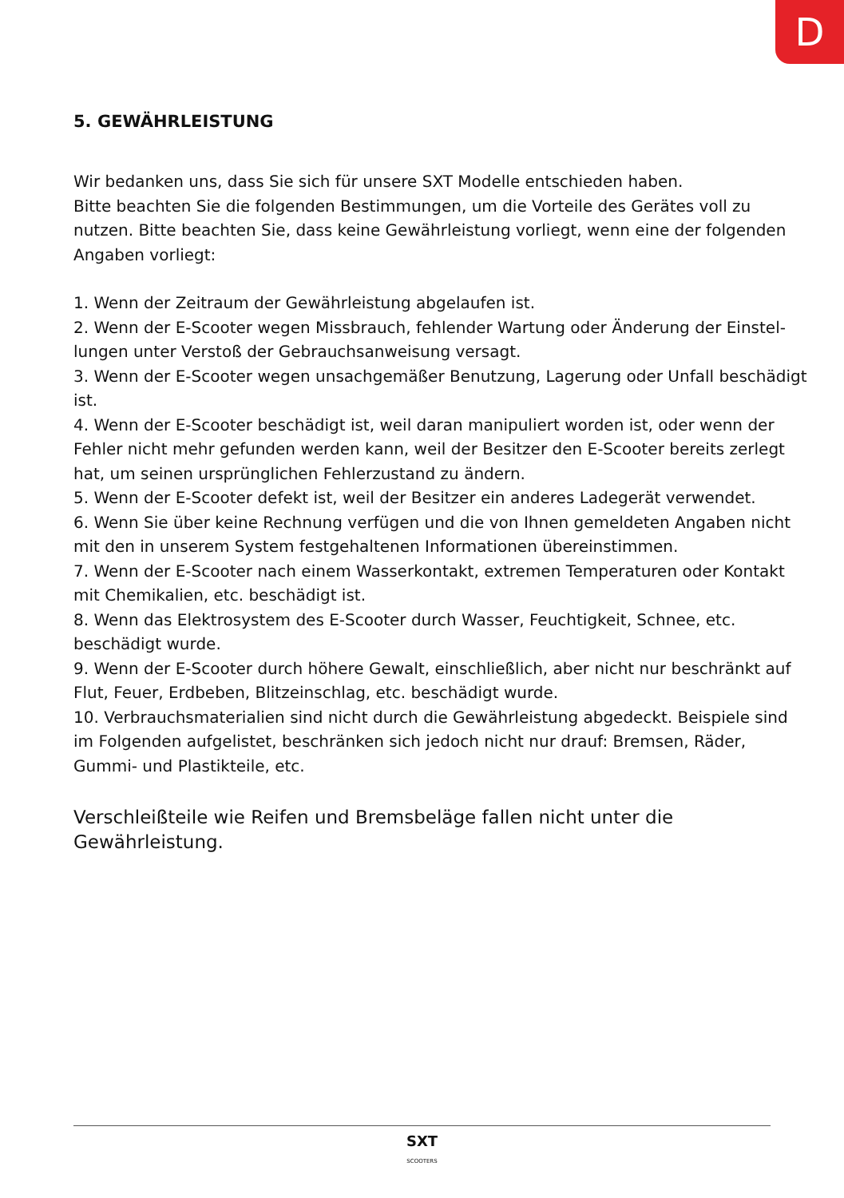D
5. GEWÄHRLEISTUNG
Wir bedanken uns, dass Sie sich für unsere SXT Modelle entschieden haben.
Bitte beachten Sie die folgenden Bestimmungen, um die Vorteile des Gerätes voll zu nutzen. Bitte beachten Sie, dass keine Gewährleistung vorliegt, wenn eine der folgenden Angaben vorliegt:
1. Wenn der Zeitraum der Gewährleistung abgelaufen ist.
2. Wenn der E-Scooter wegen Missbrauch, fehlender Wartung oder Änderung der Einstel-lungen unter Verstoß der Gebrauchsanweisung versagt.
3. Wenn der E-Scooter wegen unsachgemäßer Benutzung, Lagerung oder Unfall beschädigt ist.
4. Wenn der E-Scooter beschädigt ist, weil daran manipuliert worden ist, oder wenn der Fehler nicht mehr gefunden werden kann, weil der Besitzer den E-Scooter bereits zerlegt hat, um seinen ursprünglichen Fehlerzustand zu ändern.
5. Wenn der E-Scooter defekt ist, weil der Besitzer ein anderes Ladegerät verwendet.
6. Wenn Sie über keine Rechnung verfügen und die von Ihnen gemeldeten Angaben nicht mit den in unserem System festgehaltenen Informationen übereinstimmen.
7. Wenn der E-Scooter nach einem Wasserkontakt, extremen Temperaturen oder Kontakt mit Chemikalien, etc. beschädigt ist.
8. Wenn das Elektrosystem des E-Scooter durch Wasser, Feuchtigkeit, Schnee, etc. beschädigt wurde.
9. Wenn der E-Scooter durch höhere Gewalt, einschließlich, aber nicht nur beschränkt auf Flut, Feuer, Erdbeben, Blitzeinschlag, etc. beschädigt wurde.
10. Verbrauchsmaterialien sind nicht durch die Gewährleistung abgedeckt. Beispiele sind im Folgenden aufgelistet, beschränken sich jedoch nicht nur drauf: Bremsen, Räder, Gummi- und Plastikteile, etc.
Verschleißteile wie Reifen und Bremsbeläge fallen nicht unter die Gewährleistung.
SXT
SCOOTERS